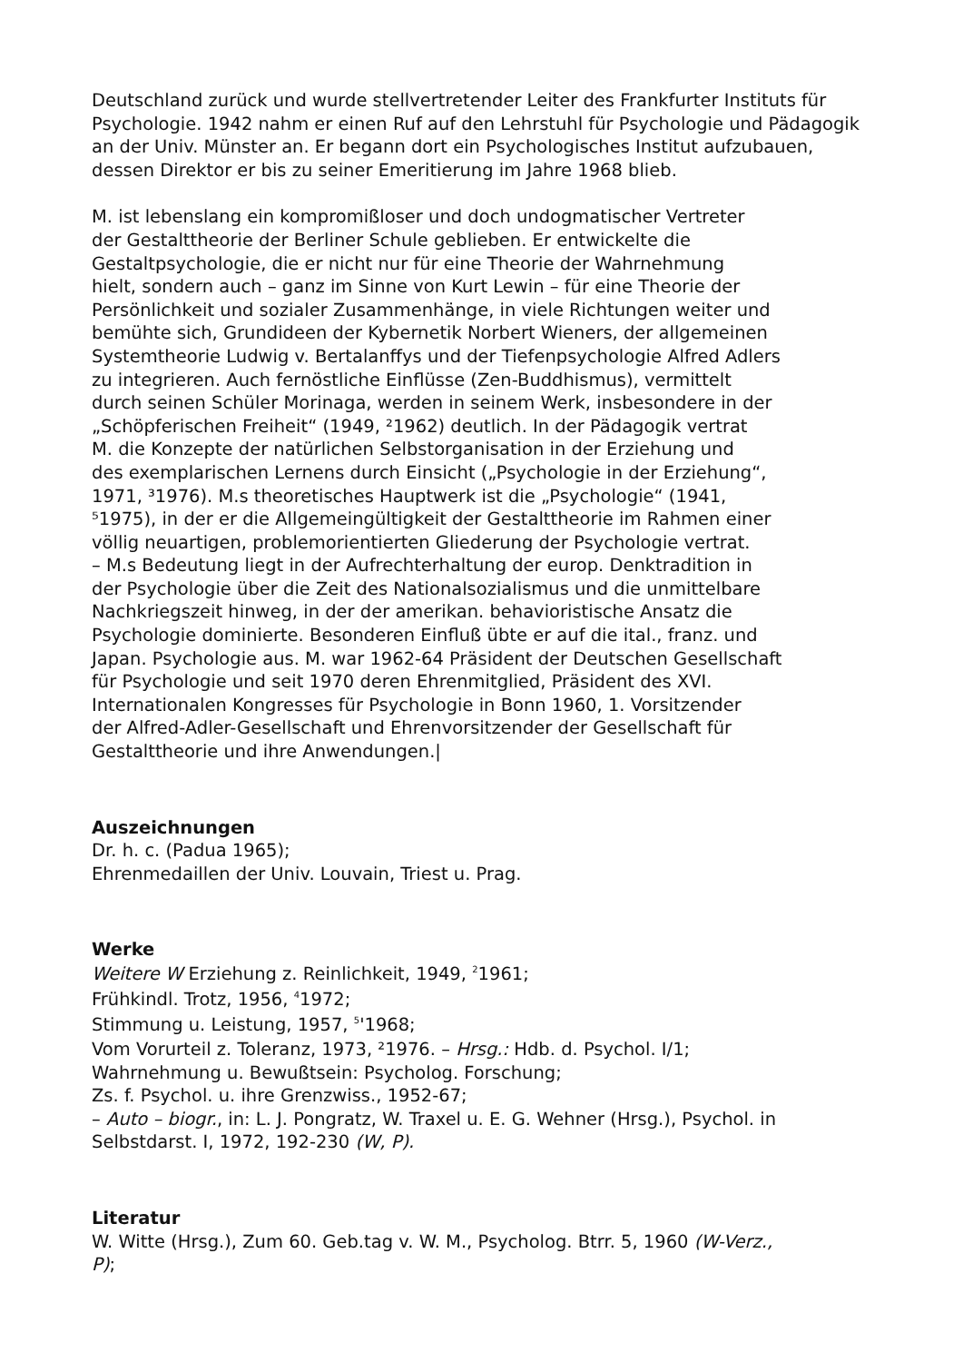Deutschland zurück und wurde stellvertretender Leiter des Frankfurter Instituts für Psychologie. 1942 nahm er einen Ruf auf den Lehrstuhl für Psychologie und Pädagogik an der Univ. Münster an. Er begann dort ein Psychologisches Institut aufzubauen, dessen Direktor er bis zu seiner Emeritierung im Jahre 1968 blieb.
M. ist lebenslang ein kompromißloser und doch undogmatischer Vertreter
der Gestalttheorie der Berliner Schule geblieben. Er entwickelte die
Gestaltpsychologie, die er nicht nur für eine Theorie der Wahrnehmung
hielt, sondern auch – ganz im Sinne von Kurt Lewin – für eine Theorie der
Persönlichkeit und sozialer Zusammenhänge, in viele Richtungen weiter und
bemühte sich, Grundideen der Kybernetik Norbert Wieners, der allgemeinen
Systemtheorie Ludwig v. Bertalanffys und der Tiefenpsychologie Alfred Adlers
zu integrieren. Auch fernöstliche Einflüsse (Zen-Buddhismus), vermittelt
durch seinen Schüler Morinaga, werden in seinem Werk, insbesondere in der
„Schöpferischen Freiheit“ (1949, ²1962) deutlich. In der Pädagogik vertrat
M. die Konzepte der natürlichen Selbstorganisation in der Erziehung und
des exemplarischen Lernens durch Einsicht („Psychologie in der Erziehung“,
1971, ³1976). M.s theoretisches Hauptwerk ist die „Psychologie“ (1941,
⁵1975), in der er die Allgemeingültigkeit der Gestalttheorie im Rahmen einer
völlig neuartigen, problemorientierten Gliederung der Psychologie vertrat.
– M.s Bedeutung liegt in der Aufrechterhaltung der europ. Denktradition in
der Psychologie über die Zeit des Nationalsozialismus und die unmittelbare
Nachkriegszeit hinweg, in der der amerikan. behavioristische Ansatz die
Psychologie dominierte. Besonderen Einfluß übte er auf die ital., franz. und
Japan. Psychologie aus. M. war 1962-64 Präsident der Deutschen Gesellschaft
für Psychologie und seit 1970 deren Ehrenmitglied, Präsident des XVI.
Internationalen Kongresses für Psychologie in Bonn 1960, 1. Vorsitzender
der Alfred-Adler-Gesellschaft und Ehrenvorsitzender der Gesellschaft für
Gestalttheorie und ihre Anwendungen.|
Auszeichnungen
Dr. h. c. (Padua 1965);
Ehrenmedaillen der Univ. Louvain, Triest u. Prag.
Werke
Weitere W Erziehung z. Reinlichkeit, 1949, <sup>2</sup>1961;
Frühkindl. Trotz, 1956, <sup>4</sup>1972;
Stimmung u. Leistung, 1957, <sup>5</sup>'1968;
Vom Vorurteil z. Toleranz, 1973, ²1976. – Hrsg.: Hdb. d. Psychol. I/1;
Wahrnehmung u. Bewußtsein: Psycholog. Forschung;
Zs. f. Psychol. u. ihre Grenzwiss., 1952-67;
– Auto – biogr., in: L. J. Pongratz, W. Traxel u. E. G. Wehner (Hrsg.), Psychol. in
Selbstdarst. I, 1972, 192-230 (W, P).
Literatur
W. Witte (Hrsg.), Zum 60. Geb.tag v. W. M., Psycholog. Btrr. 5, 1960 (W-Verz.,
P);